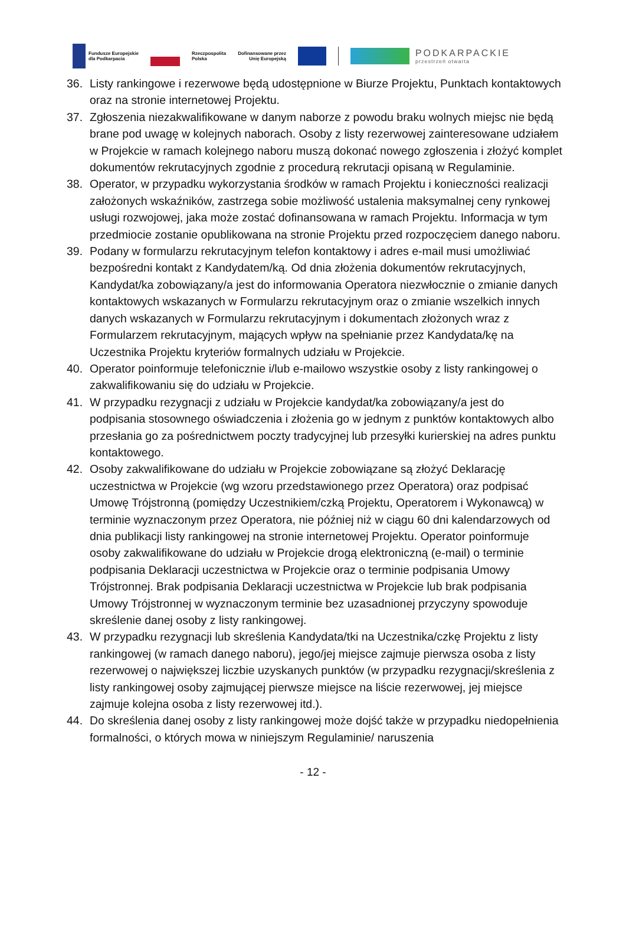Fundusze Europejskie
dla Podkarpacia
Rzeczpospolita
Polska
Dofinansowane przez
Unię Europejską
PODKARPACKIE
przestrzeń otwarta
36. Listy rankingowe i rezerwowe będą udostępnione w Biurze Projektu, Punktach kontaktowych oraz na stronie internetowej Projektu.
37. Zgłoszenia niezakwalifikowane w danym naborze z powodu braku wolnych miejsc nie będą brane pod uwagę w kolejnych naborach. Osoby z listy rezerwowej zainteresowane udziałem w Projekcie w ramach kolejnego naboru muszą dokonać nowego zgłoszenia i złożyć komplet dokumentów rekrutacyjnych zgodnie z procedurą rekrutacji opisaną w Regulaminie.
38. Operator, w przypadku wykorzystania środków w ramach Projektu i konieczności realizacji założonych wskaźników, zastrzega sobie możliwość ustalenia maksymalnej ceny rynkowej usługi rozwojowej, jaka może zostać dofinansowana w ramach Projektu. Informacja w tym przedmiocie zostanie opublikowana na stronie Projektu przed rozpoczęciem danego naboru.
39. Podany w formularzu rekrutacyjnym telefon kontaktowy i adres e-mail musi umożliwiać bezpośredni kontakt z Kandydatem/ką. Od dnia złożenia dokumentów rekrutacyjnych, Kandydat/ka zobowiązany/a jest do informowania Operatora niezwłocznie o zmianie danych kontaktowych wskazanych w Formularzu rekrutacyjnym oraz o zmianie wszelkich innych danych wskazanych w Formularzu rekrutacyjnym i dokumentach złożonych wraz z Formularzem rekrutacyjnym, mających wpływ na spełnianie przez Kandydata/kę na Uczestnika Projektu kryteriów formalnych udziału w Projekcie.
40. Operator poinformuje telefonicznie i/lub e-mailowo wszystkie osoby z listy rankingowej o zakwalifikowaniu się do udziału w Projekcie.
41. W przypadku rezygnacji z udziału w Projekcie kandydat/ka zobowiązany/a jest do podpisania stosownego oświadczenia i złożenia go w jednym z punktów kontaktowych albo przesłania go za pośrednictwem poczty tradycyjnej lub przesyłki kurierskiej na adres punktu kontaktowego.
42. Osoby zakwalifikowane do udziału w Projekcie zobowiązane są złożyć Deklarację uczestnictwa w Projekcie (wg wzoru przedstawionego przez Operatora) oraz podpisać Umowę Trójstronną (pomiędzy Uczestnikiem/czką Projektu, Operatorem i Wykonawcą) w terminie wyznaczonym przez Operatora, nie później niż w ciągu 60 dni kalendarzowych od dnia publikacji listy rankingowej na stronie internetowej Projektu. Operator poinformuje osoby zakwalifikowane do udziału w Projekcie drogą elektroniczną (e-mail) o terminie podpisania Deklaracji uczestnictwa w Projekcie oraz o terminie podpisania Umowy Trójstronnej. Brak podpisania Deklaracji uczestnictwa w Projekcie lub brak podpisania Umowy Trójstronnej w wyznaczonym terminie bez uzasadnionej przyczyny spowoduje skreślenie danej osoby z listy rankingowej.
43. W przypadku rezygnacji lub skreślenia Kandydata/tki na Uczestnika/czkę Projektu z listy rankingowej (w ramach danego naboru), jego/jej miejsce zajmuje pierwsza osoba z listy rezerwowej o największej liczbie uzyskanych punktów (w przypadku rezygnacji/skreślenia z listy rankingowej osoby zajmującej pierwsze miejsce na liście rezerwowej, jej miejsce zajmuje kolejna osoba z listy rezerwowej itd.).
44. Do skreślenia danej osoby z listy rankingowej może dojść także w przypadku niedopełnienia formalności, o których mowa w niniejszym Regulaminie/ naruszenia
- 12 -